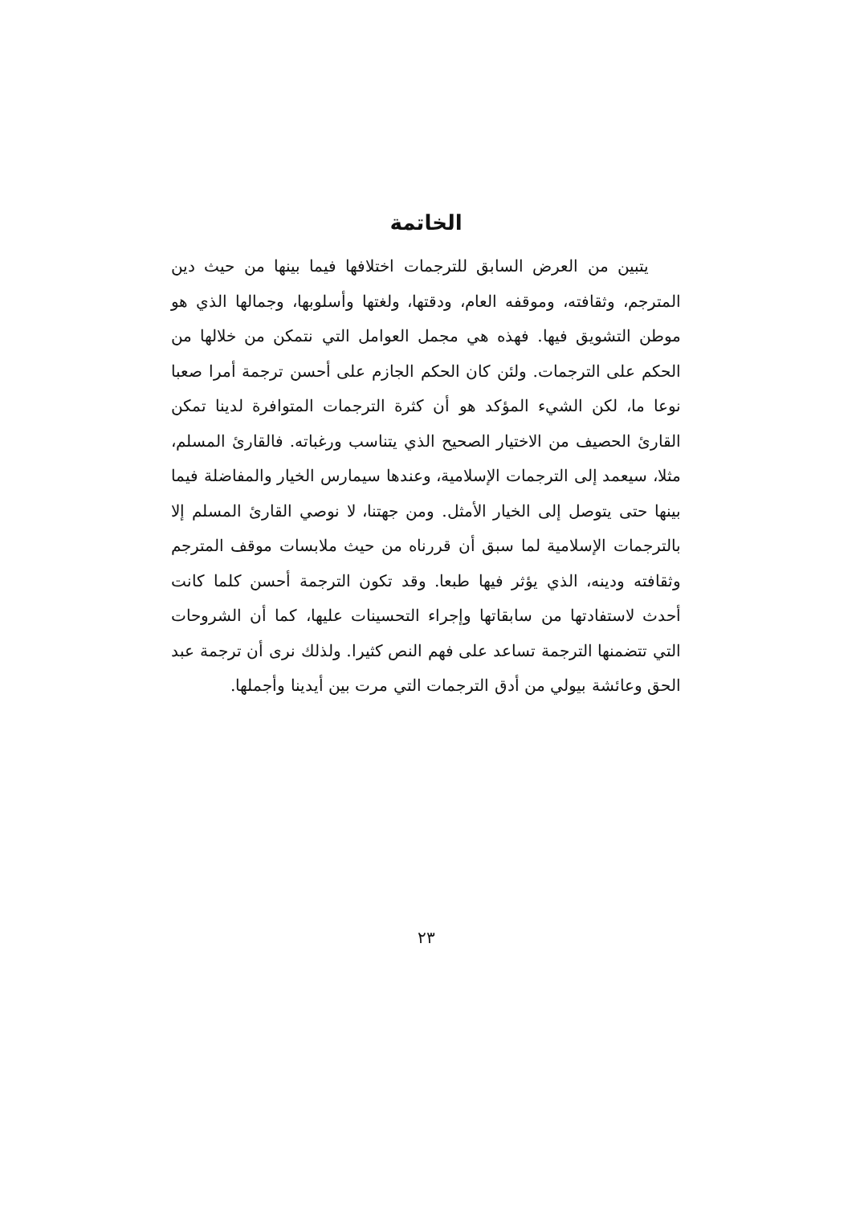الخاتمة
يتبين من العرض السابق للترجمات اختلافها فيما بينها من حيث دين المترجم، وثقافته، وموقفه العام، ودقتها، ولغتها وأسلوبها، وجمالها الذي هو موطن التشويق فيها. فهذه هي مجمل العوامل التي نتمكن من خلالها من الحكم على الترجمات. ولئن كان الحكم الجازم على أحسن ترجمة أمرا صعبا نوعا ما، لكن الشيء المؤكد هو أن كثرة الترجمات المتوافرة لدينا تمكن القارئ الحصيف من الاختيار الصحيح الذي يتناسب ورغباته. فالقارئ المسلم، مثلا، سيعمد إلى الترجمات الإسلامية، وعندها سيمارس الخيار والمفاضلة فيما بينها حتى يتوصل إلى الخيار الأمثل. ومن جهتنا، لا نوصي القارئ المسلم إلا بالترجمات الإسلامية لما سبق أن قررناه من حيث ملابسات موقف المترجم وثقافته ودينه، الذي يؤثر فيها طبعا. وقد تكون الترجمة أحسن كلما كانت أحدث لاستفادتها من سابقاتها وإجراء التحسينات عليها، كما أن الشروحات التي تتضمنها الترجمة تساعد على فهم النص كثيرا. ولذلك نرى أن ترجمة عبد الحق وعائشة بيولي من أدق الترجمات التي مرت بين أيدينا وأجملها.
٢٣